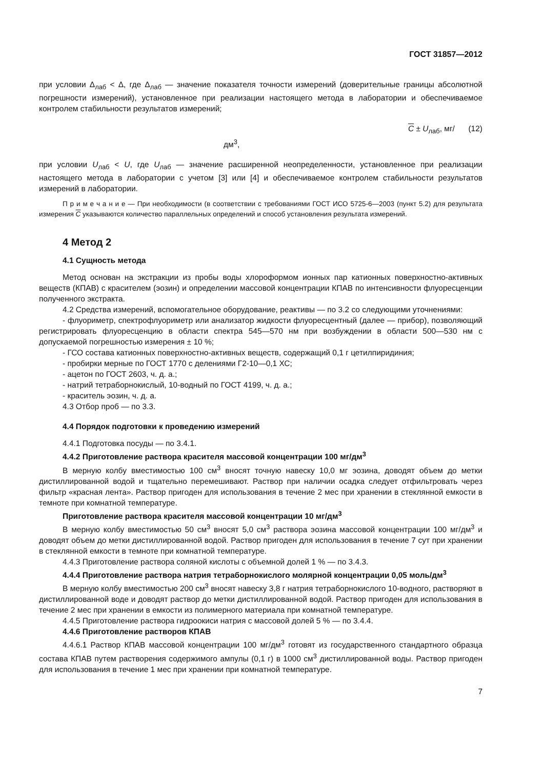ГОСТ 31857—2012
при условии Δ<sub>лаб</sub> < Δ, где Δ<sub>лаб</sub> — значение показателя точности измерений (доверительные границы абсолютной погрешности измерений), установленное при реализации настоящего метода в лаборатории и обеспечиваемое контролем стабильности результатов измерений;
C ± U<sub>лаб</sub>, мг/дм<sup>3</sup>, (12)
при условии U<sub>лаб</sub> < U, где U<sub>лаб</sub> — значение расширенной неопределенности, установленное при реализации настоящего метода в лаборатории с учетом [3] или [4] и обеспечиваемое контролем стабильности результатов измерений в лаборатории.
П р и м е ч а н и е — При необходимости (в соответствии с требованиями ГОСТ ИСО 5725-6—2003 (пункт 5.2) для результата измерения C указываются количество параллельных определений и способ установления результата измерений.
4 Метод 2
4.1 Сущность метода
Метод основан на экстракции из пробы воды хлороформом ионных пар катионных поверхностно-активных веществ (КПАВ) с красителем (эозин) и определении массовой концентрации КПАВ по интенсивности флуоресценции полученного экстракта.
4.2 Средства измерений, вспомогательное оборудование, реактивы — по 3.2 со следующими уточнениями:
- флуориметр, спектрофлуориметр или анализатор жидкости флуоресцентный (далее — прибор), позволяющий регистрировать флуоресценцию в области спектра 545—570 нм при возбуждении в области 500—530 нм с допускаемой погрешностью измерения ± 10 %;
- ГСО состава катионных поверхностно-активных веществ, содержащий 0,1 г цетилпиридиния;
- пробирки мерные по ГОСТ 1770 с делениями Г2-10—0,1 ХС;
- ацетон по ГОСТ 2603, ч. д. а.;
- натрий тетраборнокислый, 10-водный по ГОСТ 4199, ч. д. а.;
- краситель эозин, ч. д. а.
4.3 Отбор проб — по 3.3.
4.4 Порядок подготовки к проведению измерений
4.4.1 Подготовка посуды — по 3.4.1.
4.4.2 Приготовление раствора красителя массовой концентрации 100 мг/дм<sup>3</sup>
В мерную колбу вместимостью 100 см<sup>3</sup> вносят точную навеску 10,0 мг эозина, доводят объем до метки дистиллированной водой и тщательно перемешивают. Раствор при наличии осадка следует отфильтровать через фильтр «красная лента». Раствор пригоден для использования в течение 2 мес при хранении в стеклянной емкости в темноте при комнатной температуре.
Приготовление раствора красителя массовой концентрации 10 мг/дм<sup>3</sup>
В мерную колбу вместимостью 50 см<sup>3</sup> вносят 5,0 см<sup>3</sup> раствора эозина массовой концентрации 100 мг/дм<sup>3</sup> и доводят объем до метки дистиллированной водой. Раствор пригоден для использования в течение 7 сут при хранении в стеклянной емкости в темноте при комнатной температуре.
4.4.3 Приготовление раствора соляной кислоты с объемной долей 1 % — по 3.4.3.
4.4.4 Приготовление раствора натрия тетраборнокислого молярной концентрации 0,05 моль/дм<sup>3</sup>
В мерную колбу вместимостью 200 см<sup>3</sup> вносят навеску 3,8 г натрия тетраборнокислого 10-водного, растворяют в дистиллированной воде и доводят раствор до метки дистиллированной водой. Раствор пригоден для использования в течение 2 мес при хранении в емкости из полимерного материала при комнатной температуре.
4.4.5 Приготовление раствора гидроокиси натрия с массовой долей 5 % — по 3.4.4.
4.4.6 Приготовление растворов КПАВ
4.4.6.1 Раствор КПАВ массовой концентрации 100 мг/дм<sup>3</sup> готовят из государственного стандартного образца состава КПАВ путем растворения содержимого ампулы (0,1 г) в 1000 см<sup>3</sup> дистиллированной воды. Раствор пригоден для использования в течение 1 мес при хранении при комнатной температуре.
7